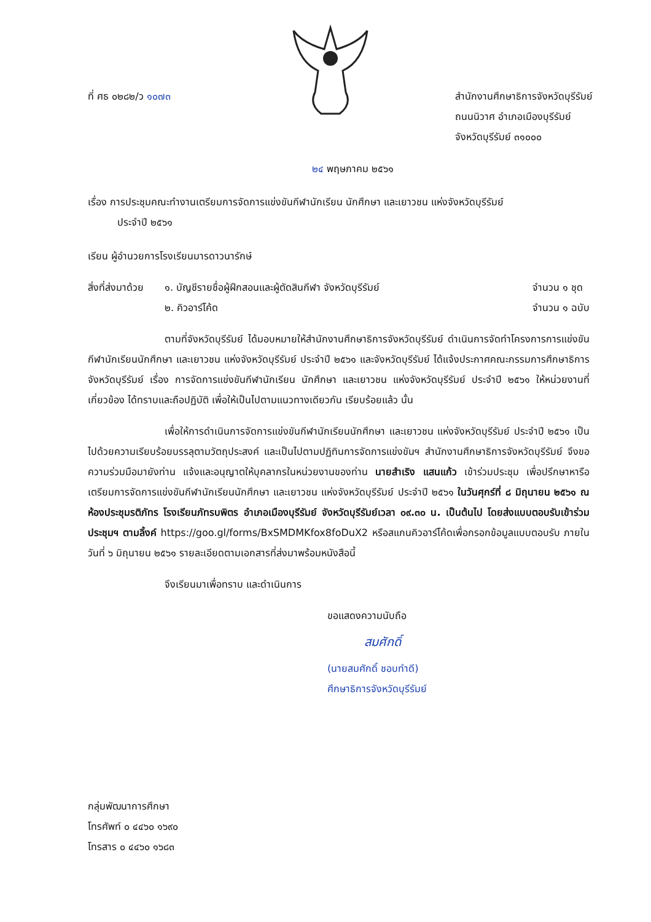ที่ ศธ ๐๒๘๒/ว ๑๐๗๓ สำนักงานศึกษาธิการจังหวัดบุรีรัมย์
ถนนนิวาศ อำเภอเมืองบุรีรัมย์
จังหวัดบุรีรัมย์ ๓๑๐๐๐
๒๔ พฤษภาคม ๒๕๖๑
เรื่อง การประชุมคณะทำงานเตรียมการจัดการแข่งขันกีฬานักเรียน นักศึกษา และเยาวชน แห่งจังหวัดบุรีรัมย์
ประจำปี ๒๕๖๑
เรียน ผู้อำนวยการโรงเรียนมารดาวนารักษ์
สิ่งที่ส่งมาด้วย
๑. บัญชีรายชื่อผู้ฝึกสอนและผู้ตัดสินกีฬา จังหวัดบุรีรัมย์
๒. คิวอาร์โค้ด
จำนวน ๑ ชุด
จำนวน ๑ ฉบับ
ตามที่จังหวัดบุรีรัมย์ ได้มอบหมายให้สำนักงานศึกษาธิการจังหวัดบุรีรัมย์ ดำเนินการจัดทำโครงการการแข่งขันกีฬานักเรียนนักศึกษา และเยาวชน แห่งจังหวัดบุรีรัมย์ ประจำปี ๒๕๖๑ และจังหวัดบุรีรัมย์ ได้แจ้งประกาศคณะกรรมการศึกษาธิการจังหวัดบุรีรัมย์ เรื่อง การจัดการแข่งขันกีฬานักเรียน นักศึกษา และเยาวชน แห่งจังหวัดบุรีรัมย์ ประจำปี ๒๕๖๑ ให้หน่วยงานที่เกี่ยวข้อง ได้ทราบและถือปฏิบัติ เพื่อให้เป็นไปตามแนวทางเดียวกัน เรียบร้อยแล้ว นั้น
เพื่อให้การดำเนินการจัดการแข่งขันกีฬานักเรียนนักศึกษา และเยาวชน แห่งจังหวัดบุรีรัมย์ ประจำปี ๒๕๖๑ เป็นไปด้วยความเรียบร้อยบรรลุตามวัตถุประสงค์ และเป็นไปตามปฏิทินการจัดการแข่งขันฯ สำนักงานศึกษาธิการจังหวัดบุรีรัมย์ จึงขอความร่วมมือมายังท่าน แจ้งและอนุญาตให้บุคลากรในหน่วยงานของท่าน นายสำเริง แสนแก้ว เข้าร่วมประชุม เพื่อปรึกษาหารือเตรียมการจัดการแข่งขันกีฬานักเรียนนักศึกษา และเยาวชน แห่งจังหวัดบุรีรัมย์ ประจำปี ๒๕๖๑ ในวันศุกร์ที่ ๘ มิถุนายน ๒๕๖๑ ณ ห้องประชุมรติภัทร โรงเรียนภัทรบพิตร อำเภอเมืองบุรีรัมย์ จังหวัดบุรีรัมย์เวลา ๐๙.๓๐ น. เป็นต้นไป โดยส่งแบบตอบรับเข้าร่วมประชุมฯ ตามลิ้งค์ https://goo.gl/forms/BxSMDMKfox8foDuX2 หรือสแกนคิวอาร์โค้ดเพื่อกรอกข้อมูลแบบตอบรับ ภายในวันที่ ๖ มิถุนายน ๒๕๖๑ รายละเอียดตามเอกสารที่ส่งมาพร้อมหนังสือนี้
จึงเรียนมาเพื่อทราบ และดำเนินการ
ขอแสดงความนับถือ
สมศักดิ์
(นายสมศักดิ์ ชอบทำดี)
ศึกษาธิการจังหวัดบุรีรัมย์
กลุ่มพัฒนาการศึกษา
โทรศัพท์ ๐ ๔๔๖๐ ๑๖๙๐
โทรสาร ๐ ๔๔๖๐ ๑๖๘๓